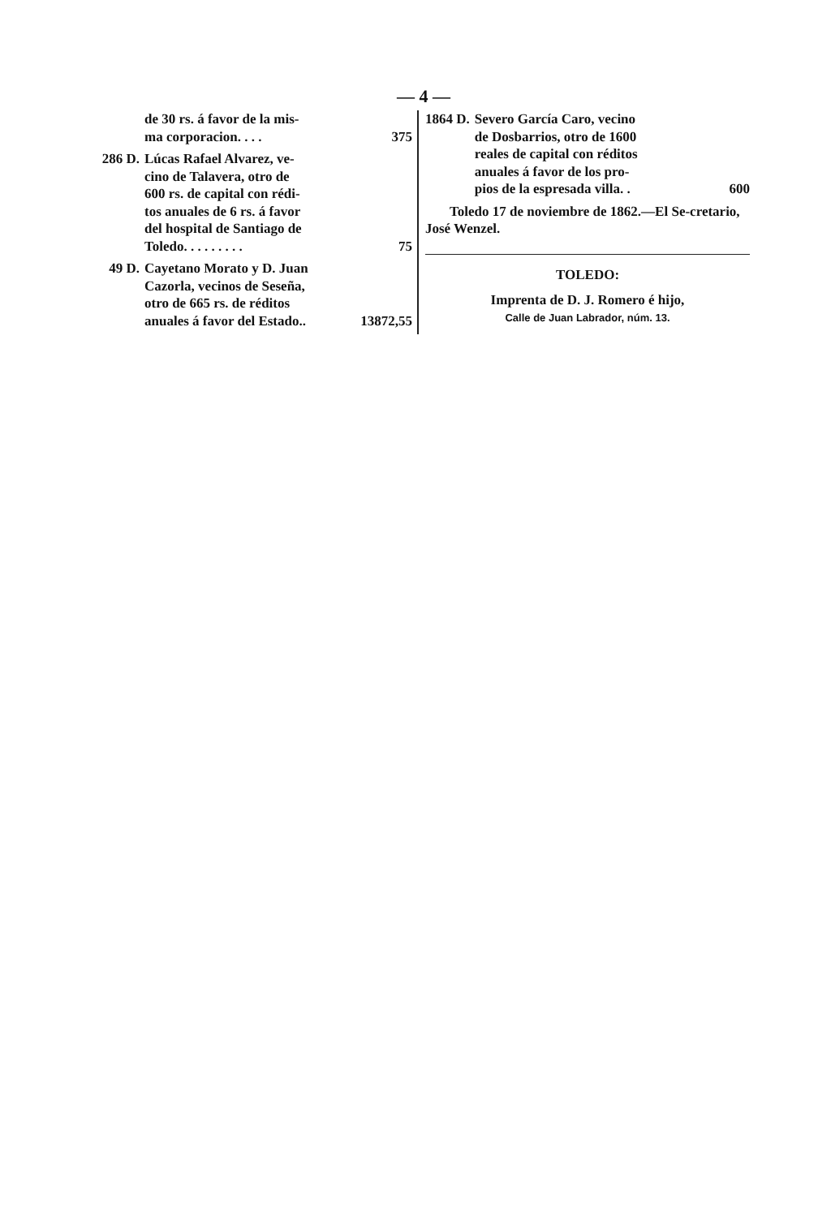— 4 —
de 30 rs. á favor de la mis-
ma corporacion. . . . 375
286 D. Lúcas Rafael Alvarez, ve-
cino de Talavera, otro de
600 rs. de capital con rédi-
tos anuales de 6 rs. á favor
del hospital de Santiago de
Toledo. . . . . . . . . 75
49 D. Cayetano Morato y D. Juan
Cazorla, vecinos de Seseña,
otro de 665 rs. de réditos
anuales á favor del Estado.. 13872,55
1864 D. Severo García Caro, vecino
de Dosbarrios, otro de 1600
reales de capital con réditos
anuales á favor de los pro-
pios de la espresada villa. . 600
Toledo 17 de noviembre de 1862.—El Se-cretario, José Wenzel.
TOLEDO:
Imprenta de D. J. Romero é hijo,
Calle de Juan Labrador, núm. 13.